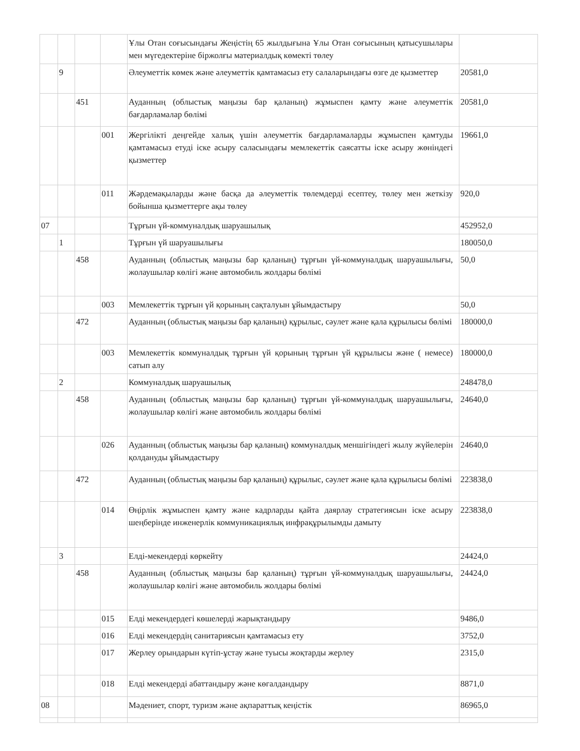| | | | | Ұлы Отан соғысындағы Жеңістің 65 жылдығына Ұлы Отан соғысының қатысушылары мен мүгедектеріне біржолғы материалдық көмекті төлеу | |
| | 9 | | | Әлеуметтік көмек және әлеуметтік қамтамасыз ету салаларындағы өзге де қызметтер | 20581,0 |
| | | 451 | | Ауданның (облыстық маңызы бар қаланың) жұмыспен қамту және әлеуметтік бағдарламалар бөлімі | 20581,0 |
| | | | 001 | Жергілікті деңгейде халық үшін әлеуметтік бағдарламаларды жұмыспен қамтуды қамтамасыз етуді іске асыру саласындағы мемлекеттік саясатты іске асыру жөніндегі қызметтер | 19661,0 |
| | | | 011 | Жәрдемақыларды және басқа да әлеуметтік төлемдерді есептеу, төлеу мен жеткізу бойынша қызметтерге ақы төлеу | 920,0 |
| 07 | | | | Тұрғын үй-коммуналдық шаруашылық | 452952,0 |
| | 1 | | | Тұрғын үй шаруашылығы | 180050,0 |
| | | 458 | | Ауданның (облыстық маңызы бар қаланың) тұрғын үй-коммуналдық шаруашылығы, жолаушылар көлігі және автомобиль жолдары бөлімі | 50,0 |
| | | | 003 | Мемлекеттік тұрғын үй қорының сақталуын ұйымдастыру | 50,0 |
| | | 472 | | Ауданның (облыстық маңызы бар қаланың) құрылыс, сәулет және қала құрылысы бөлімі | 180000,0 |
| | | | 003 | Мемлекеттік коммуналдық тұрғын үй қорының тұрғын үй құрылысы және ( немесе) сатып алу | 180000,0 |
| | 2 | | | Коммуналдық шаруашылық | 248478,0 |
| | | 458 | | Ауданның (облыстық маңызы бар қаланың) тұрғын үй-коммуналдық шаруашылығы, жолаушылар көлігі және автомобиль жолдары бөлімі | 24640,0 |
| | | | 026 | Ауданның (облыстық маңызы бар қаланың) коммуналдық меншігіндегі жылу жүйелерін қолдануды ұйымдастыру | 24640,0 |
| | | 472 | | Ауданның (облыстық маңызы бар қаланың) құрылыс, сәулет және қала құрылысы бөлімі | 223838,0 |
| | | | 014 | Өңірлік жұмыспен қамту және кадрларды қайта даярлау стратегиясын іске асыру шеңберінде инженерлік коммуникациялық инфрақұрылымды дамыту | 223838,0 |
| | 3 | | | Елді-мекендерді көркейту | 24424,0 |
| | | 458 | | Ауданның (облыстық маңызы бар қаланың) тұрғын үй-коммуналдық шаруашылығы, жолаушылар көлігі және автомобиль жолдары бөлімі | 24424,0 |
| | | | 015 | Елді мекендердегі көшелерді жарықтандыру | 9486,0 |
| | | | 016 | Елді мекендердің санитариясын қамтамасыз ету | 3752,0 |
| | | | 017 | Жерлеу орындарын күтіп-ұстау және туысы жоқтарды жерлеу | 2315,0 |
| | | | 018 | Елді мекендерді абаттандыру және көгалдандыру | 8871,0 |
| 08 | | | | Мәдениет, спорт, туризм және ақпараттық кеңістік | 86965,0 |